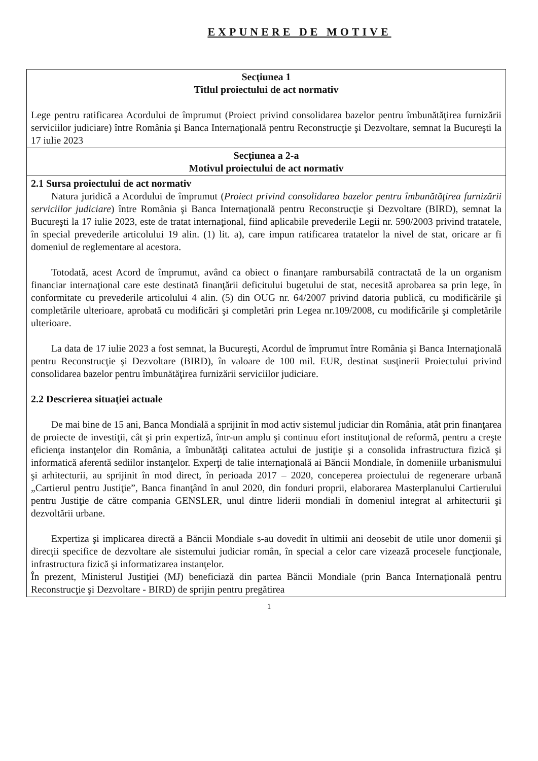EXPUNERE DE MOTIVE
| Secţiunea 1 Titlul proiectului de act normativ Lege pentru ratificarea Acordului de împrumut (Proiect privind consolidarea bazelor pentru îmbunătăţirea furnizării serviciilor judiciare) între România şi Banca Internaţională pentru Reconstrucţie şi Dezvoltare, semnat la Bucureşti la 17 iulie 2023 |
| Secţiunea a 2-a Motivul proiectului de act normativ |
| 2.1 Sursa proiectului de act normativ Natura juridică a Acordului de împrumut ( Proiect privind consolidarea bazelor pentru îmbunătăţirea furnizării serviciilor judiciare ) între România şi Banca Internaţională pentru Reconstrucţie şi Dezvoltare (BIRD), semnat la Bucureşti la 17 iulie 2023, este de tratat internaţional, fiind aplicabile prevederile Legii nr. 590/2003 privind tratatele, în special prevederile articolului 19 alin. (1) lit. a), care impun ratificarea tratatelor la nivel de stat, oricare ar fi domeniul de reglementare al acestora. Totodată, acest Acord de împrumut, având ca obiect o finanţare rambursabilă contractată de la un organism financiar internaţional care este destinată finanţării deficitului bugetului de stat, necesită aprobarea sa prin lege, în conformitate cu prevederile articolului 4 alin. (5) din OUG nr. 64/2007 privind datoria publică, cu modificările şi completările ulterioare, aprobată cu modificări şi completări prin Legea nr.109/2008, cu modificările şi completările ulterioare. La data de 17 iulie 2023 a fost semnat, la Bucureşti, Acordul de împrumut între România şi Banca Internaţională pentru Reconstrucţie şi Dezvoltare (BIRD), în valoare de 100 mil. EUR, destinat susţinerii Proiectului privind consolidarea bazelor pentru îmbunătăţirea furnizării serviciilor judiciare. 2.2 Descrierea situaţiei actuale De mai bine de 15 ani, Banca Mondială a sprijinit în mod activ sistemul judiciar din România, atât prin finanţarea de proiecte de investiţii, cât şi prin expertiză, într-un amplu şi continuu efort instituţional de reformă, pentru a creşte eficienţa instanţelor din România, a îmbunătăţi calitatea actului de justiţie şi a consolida infrastructura fizică şi informatică aferentă sediilor instanţelor. Experţi de talie internaţională ai Băncii Mondiale, în domeniile urbanismului şi arhitecturii, au sprijinit în mod direct, în perioada 2017 – 2020, conceperea proiectului de regenerare urbană „Cartierul pentru Justiţie”, Banca finanţând în anul 2020, din fonduri proprii, elaborarea Masterplanului Cartierului pentru Justiţie de către compania GENSLER, unul dintre liderii mondiali în domeniul integrat al arhitecturii şi dezvoltării urbane. Expertiza şi implicarea directă a Băncii Mondiale s-au dovedit în ultimii ani deosebit de utile unor domenii şi direcţii specifice de dezvoltare ale sistemului judiciar român, în special a celor care vizează procesele funcţionale, infrastructura fizică şi informatizarea instanţelor. În prezent, Ministerul Justiţiei (MJ) beneficiază din partea Băncii Mondiale (prin Banca Internaţională pentru Reconstrucţie şi Dezvoltare - BIRD) de sprijin pentru pregătirea |
1